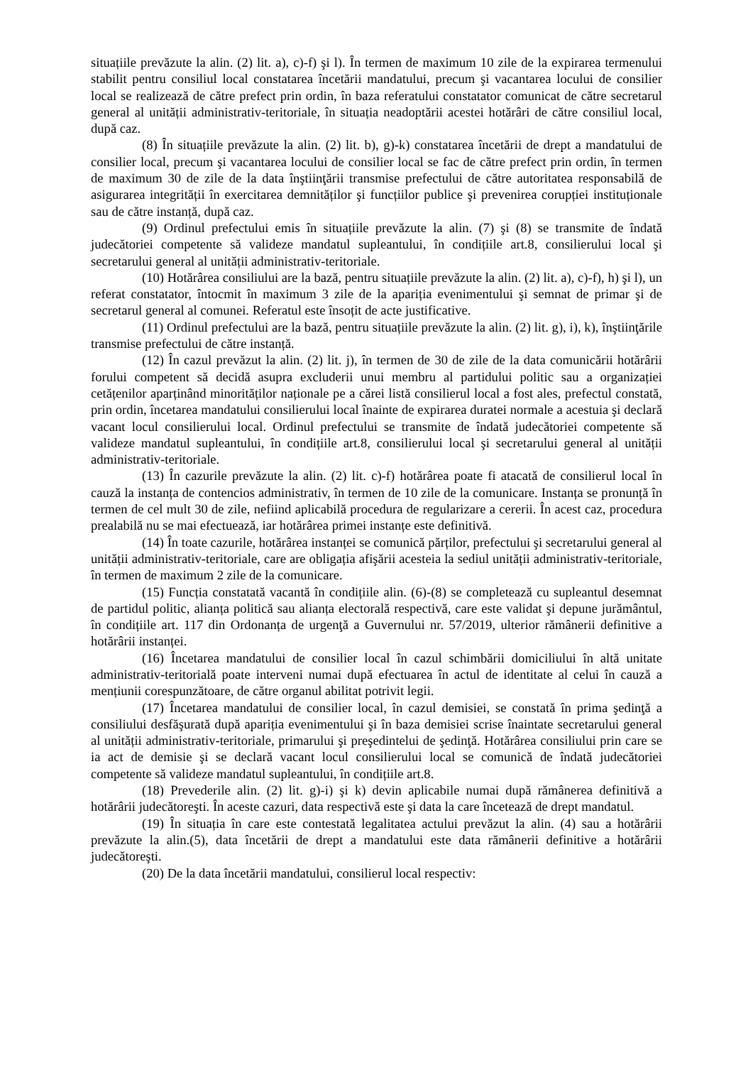situațiile prevăzute la alin. (2) lit. a), c)-f) şi l). În termen de maximum 10 zile de la expirarea termenului stabilit pentru consiliul local constatarea încetării mandatului, precum şi vacantarea locului de consilier local se realizează de către prefect prin ordin, în baza referatului constatator comunicat de către secretarul general al unității administrativ-teritoriale, în situația neadoptării acestei hotărâri de către consiliul local, după caz.
(8) În situațiile prevăzute la alin. (2) lit. b), g)-k) constatarea încetării de drept a mandatului de consilier local, precum şi vacantarea locului de consilier local se fac de către prefect prin ordin, în termen de maximum 30 de zile de la data înştiinţării transmise prefectului de către autoritatea responsabilă de asigurarea integrității în exercitarea demnităților şi funcțiilor publice şi prevenirea corupției instituționale sau de către instanță, după caz.
(9) Ordinul prefectului emis în situațiile prevăzute la alin. (7) şi (8) se transmite de îndată judecătoriei competente să valideze mandatul supleantului, în condițiile art.8, consilierului local şi secretarului general al unității administrativ-teritoriale.
(10) Hotărârea consiliului are la bază, pentru situațiile prevăzute la alin. (2) lit. a), c)-f), h) şi l), un referat constatator, întocmit în maximum 3 zile de la apariția evenimentului şi semnat de primar şi de secretarul general al comunei. Referatul este însoțit de acte justificative.
(11) Ordinul prefectului are la bază, pentru situațiile prevăzute la alin. (2) lit. g), i), k), înştiinţările transmise prefectului de către instanță.
(12) În cazul prevăzut la alin. (2) lit. j), în termen de 30 de zile de la data comunicării hotărârii forului competent să decidă asupra excluderii unui membru al partidului politic sau a organizației cetățenilor aparținând minorităților naționale pe a cărei listă consilierul local a fost ales, prefectul constată, prin ordin, încetarea mandatului consilierului local înainte de expirarea duratei normale a acestuia şi declară vacant locul consilierului local. Ordinul prefectului se transmite de îndată judecătoriei competente să valideze mandatul supleantului, în condițiile art.8, consilierului local şi secretarului general al unității administrativ-teritoriale.
(13) În cazurile prevăzute la alin. (2) lit. c)-f) hotărârea poate fi atacată de consilierul local în cauză la instanța de contencios administrativ, în termen de 10 zile de la comunicare. Instanța se pronunță în termen de cel mult 30 de zile, nefiind aplicabilă procedura de regularizare a cererii. În acest caz, procedura prealabilă nu se mai efectuează, iar hotărârea primei instanțe este definitivă.
(14) În toate cazurile, hotărârea instanței se comunică părților, prefectului şi secretarului general al unității administrativ-teritoriale, care are obligația afişării acesteia la sediul unității administrativ-teritoriale, în termen de maximum 2 zile de la comunicare.
(15) Funcția constatată vacantă în condițiile alin. (6)-(8) se completează cu supleantul desemnat de partidul politic, alianța politică sau alianța electorală respectivă, care este validat şi depune jurământul, în condițiile art. 117 din Ordonanța de urgenţă a Guvernului nr. 57/2019, ulterior rămânerii definitive a hotărârii instanței.
(16) Încetarea mandatului de consilier local în cazul schimbării domiciliului în altă unitate administrativ-teritorială poate interveni numai după efectuarea în actul de identitate al celui în cauză a mențiunii corespunzătoare, de către organul abilitat potrivit legii.
(17) Încetarea mandatului de consilier local, în cazul demisiei, se constată în prima şedinţă a consiliului desfăşurată după apariția evenimentului şi în baza demisiei scrise înaintate secretarului general al unității administrativ-teritoriale, primarului şi preşedintelui de şedinţă. Hotărârea consiliului prin care se ia act de demisie şi se declară vacant locul consilierului local se comunică de îndată judecătoriei competente să valideze mandatul supleantului, în condițiile art.8.
(18) Prevederile alin. (2) lit. g)-i) şi k) devin aplicabile numai după rămânerea definitivă a hotărârii judecătoreşti. În aceste cazuri, data respectivă este şi data la care încetează de drept mandatul.
(19) În situația în care este contestată legalitatea actului prevăzut la alin. (4) sau a hotărârii prevăzute la alin.(5), data încetării de drept a mandatului este data rămânerii definitive a hotărârii judecătoreşti.
(20) De la data încetării mandatului, consilierul local respectiv: